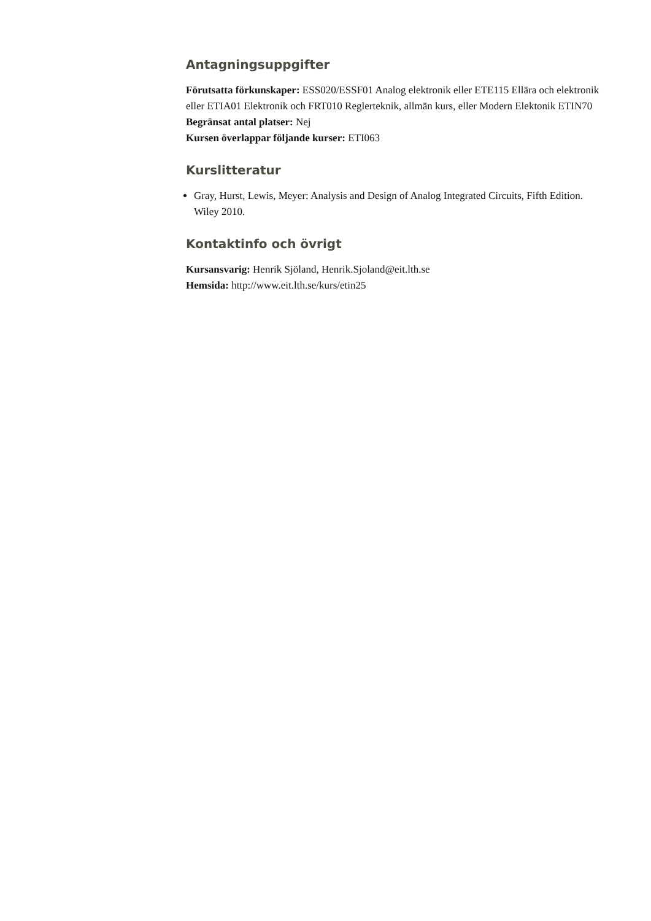Antagningsuppgifter
Förutsatta förkunskaper: ESS020/ESSF01 Analog elektronik eller ETE115 Ellära och elektronik eller ETIA01 Elektronik och FRT010 Reglerteknik, allmän kurs, eller Modern Elektonik ETIN70
Begränsat antal platser: Nej
Kursen överlappar följande kurser: ETI063
Kurslitteratur
Gray, Hurst, Lewis, Meyer: Analysis and Design of Analog Integrated Circuits, Fifth Edition. Wiley 2010.
Kontaktinfo och övrigt
Kursansvarig: Henrik Sjöland, Henrik.Sjoland@eit.lth.se
Hemsida: http://www.eit.lth.se/kurs/etin25